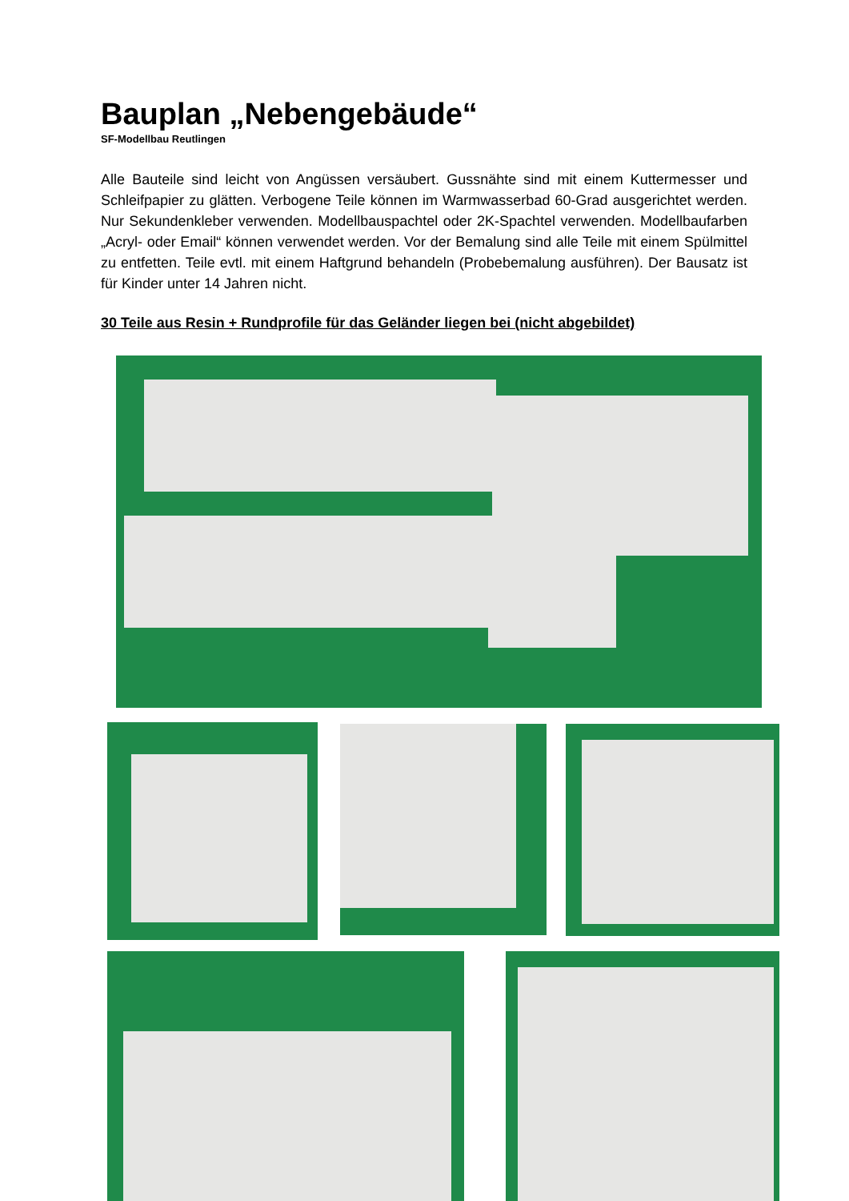Bauplan „Nebengebäude“
SF-Modellbau Reutlingen
Alle Bauteile sind leicht von Angüssen versäubert. Gussnähte sind mit einem Kuttermesser und Schleifpapier zu glätten. Verbogene Teile können im Warmwasserbad 60-Grad ausgerichtet werden. Nur Sekundenkleber verwenden. Modellbauspachtel oder 2K-Spachtel verwenden. Modellbaufarben „Acryl- oder Email“ können verwendet werden. Vor der Bemalung sind alle Teile mit einem Spülmittel zu entfetten. Teile evtl. mit einem Haftgrund behandeln (Probebemalung ausführen). Der Bausatz ist für Kinder unter 14 Jahren nicht.
30 Teile aus Resin + Rundprofile für das Geländer liegen bei (nicht abgebildet)